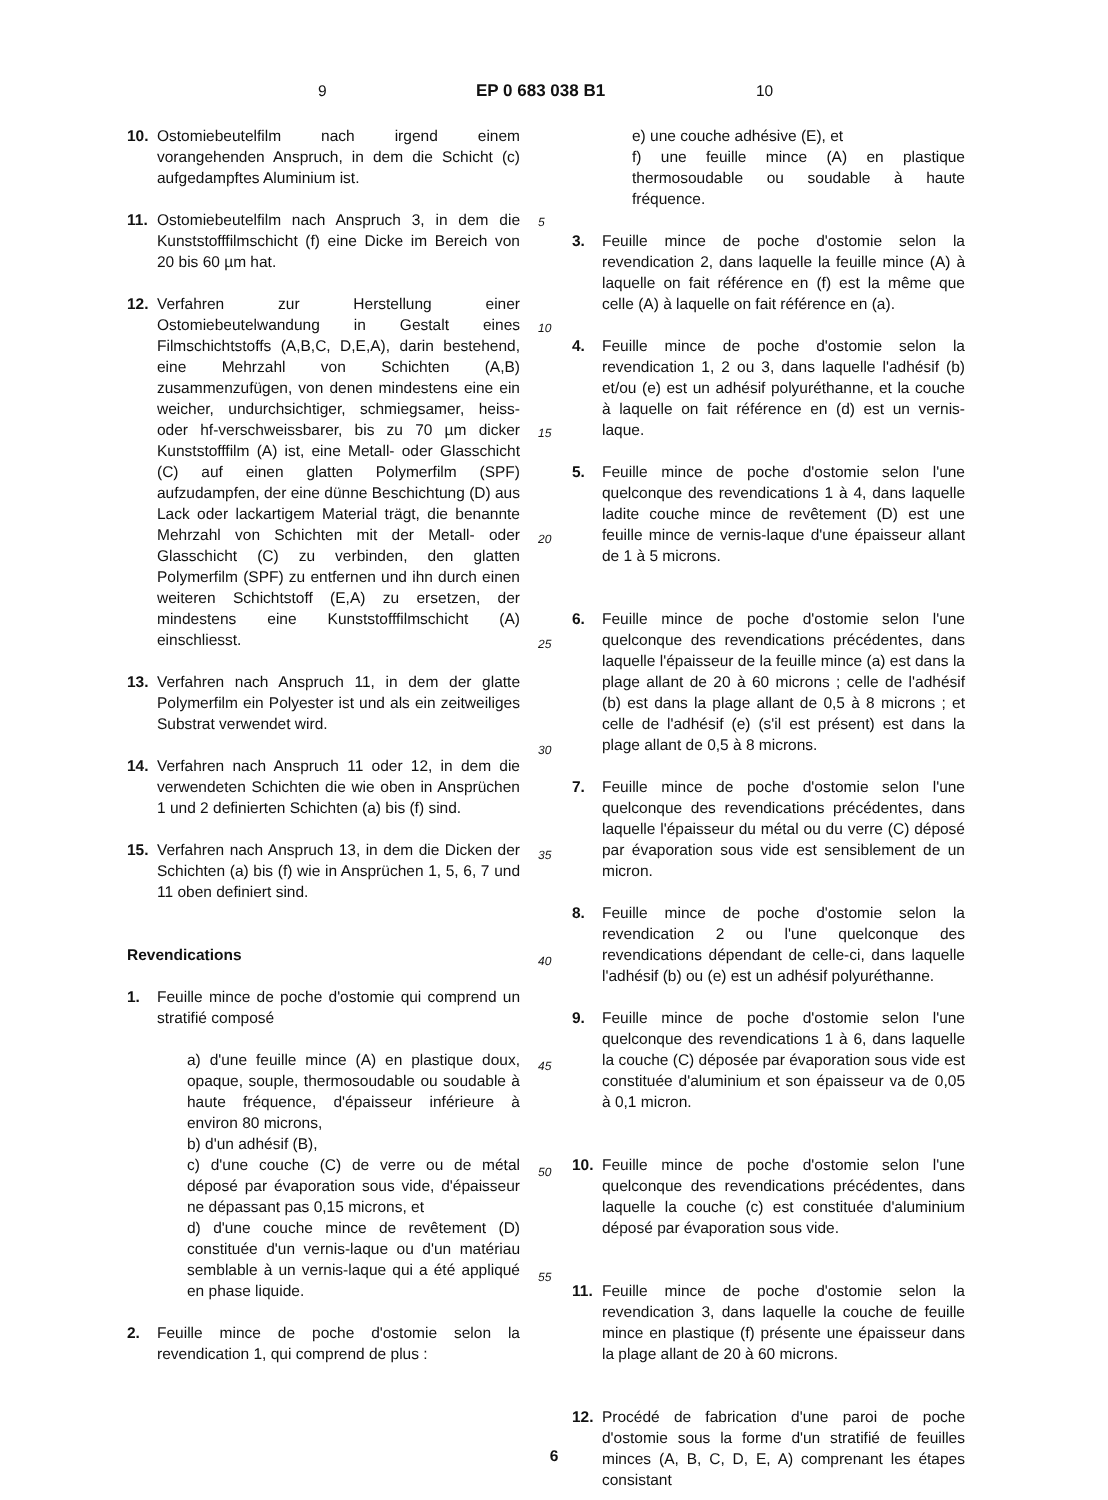9 EP 0 683 038 B1 10
10. Ostomiebeutelfilm nach irgend einem vorangehenden Anspruch, in dem die Schicht (c) aufgedampftes Aluminium ist.
11. Ostomiebeutelfilm nach Anspruch 3, in dem die Kunststofffilmschicht (f) eine Dicke im Bereich von 20 bis 60 µm hat.
12. Verfahren zur Herstellung einer Ostomiebeutelwandung in Gestalt eines Filmschichtstoffs (A,B,C, D,E,A), darin bestehend, eine Mehrzahl von Schichten (A,B) zusammenzufügen, von denen mindestens eine ein weicher, undurchsichtiger, schmiegsamer, heiss- oder hf-verschweissbarer, bis zu 70 µm dicker Kunststofffilm (A) ist, eine Metall- oder Glasschicht (C) auf einen glatten Polymerfilm (SPF) aufzudampfen, der eine dünne Beschichtung (D) aus Lack oder lackartigem Material trägt, die benannte Mehrzahl von Schichten mit der Metall- oder Glasschicht (C) zu verbinden, den glatten Polymerfilm (SPF) zu entfernen und ihn durch einen weiteren Schichtstoff (E,A) zu ersetzen, der mindestens eine Kunststofffilmschicht (A) einschliesst.
13. Verfahren nach Anspruch 11, in dem der glatte Polymerfilm ein Polyester ist und als ein zeitweiliges Substrat verwendet wird.
14. Verfahren nach Anspruch 11 oder 12, in dem die verwendeten Schichten die wie oben in Ansprüchen 1 und 2 definierten Schichten (a) bis (f) sind.
15. Verfahren nach Anspruch 13, in dem die Dicken der Schichten (a) bis (f) wie in Ansprüchen 1, 5, 6, 7 und 11 oben definiert sind.
Revendications
1. Feuille mince de poche d'ostomie qui comprend un stratifié composé
a) d'une feuille mince (A) en plastique doux, opaque, souple, thermosoudable ou soudable à haute fréquence, d'épaisseur inférieure à environ 80 microns,
b) d'un adhésif (B),
c) d'une couche (C) de verre ou de métal déposé par évaporation sous vide, d'épaisseur ne dépassant pas 0,15 microns, et
d) d'une couche mince de revêtement (D) constituée d'un vernis-laque ou d'un matériau semblable à un vernis-laque qui a été appliqué en phase liquide.
2. Feuille mince de poche d'ostomie selon la revendication 1, qui comprend de plus :
e) une couche adhésive (E), et
f) une feuille mince (A) en plastique thermosoudable ou soudable à haute fréquence.
3. Feuille mince de poche d'ostomie selon la revendication 2, dans laquelle la feuille mince (A) à laquelle on fait référence en (f) est la même que celle (A) à laquelle on fait référence en (a).
4. Feuille mince de poche d'ostomie selon la revendication 1, 2 ou 3, dans laquelle l'adhésif (b) et/ou (e) est un adhésif polyuréthanne, et la couche à laquelle on fait référence en (d) est un vernis-laque.
5. Feuille mince de poche d'ostomie selon l'une quelconque des revendications 1 à 4, dans laquelle ladite couche mince de revêtement (D) est une feuille mince de vernis-laque d'une épaisseur allant de 1 à 5 microns.
6. Feuille mince de poche d'ostomie selon l'une quelconque des revendications précédentes, dans laquelle l'épaisseur de la feuille mince (a) est dans la plage allant de 20 à 60 microns ; celle de l'adhésif (b) est dans la plage allant de 0,5 à 8 microns ; et celle de l'adhésif (e) (s'il est présent) est dans la plage allant de 0,5 à 8 microns.
7. Feuille mince de poche d'ostomie selon l'une quelconque des revendications précédentes, dans laquelle l'épaisseur du métal ou du verre (C) déposé par évaporation sous vide est sensiblement de un micron.
8. Feuille mince de poche d'ostomie selon la revendication 2 ou l'une quelconque des revendications dépendant de celle-ci, dans laquelle l'adhésif (b) ou (e) est un adhésif polyuréthanne.
9. Feuille mince de poche d'ostomie selon l'une quelconque des revendications 1 à 6, dans laquelle la couche (C) déposée par évaporation sous vide est constituée d'aluminium et son épaisseur va de 0,05 à 0,1 micron.
10. Feuille mince de poche d'ostomie selon l'une quelconque des revendications précédentes, dans laquelle la couche (c) est constituée d'aluminium déposé par évaporation sous vide.
11. Feuille mince de poche d'ostomie selon la revendication 3, dans laquelle la couche de feuille mince en plastique (f) présente une épaisseur dans la plage allant de 20 à 60 microns.
12. Procédé de fabrication d'une paroi de poche d'ostomie sous la forme d'un stratifié de feuilles minces (A, B, C, D, E, A) comprenant les étapes consistant
5
10
15
20
25
30
35
40
45
50
55
6